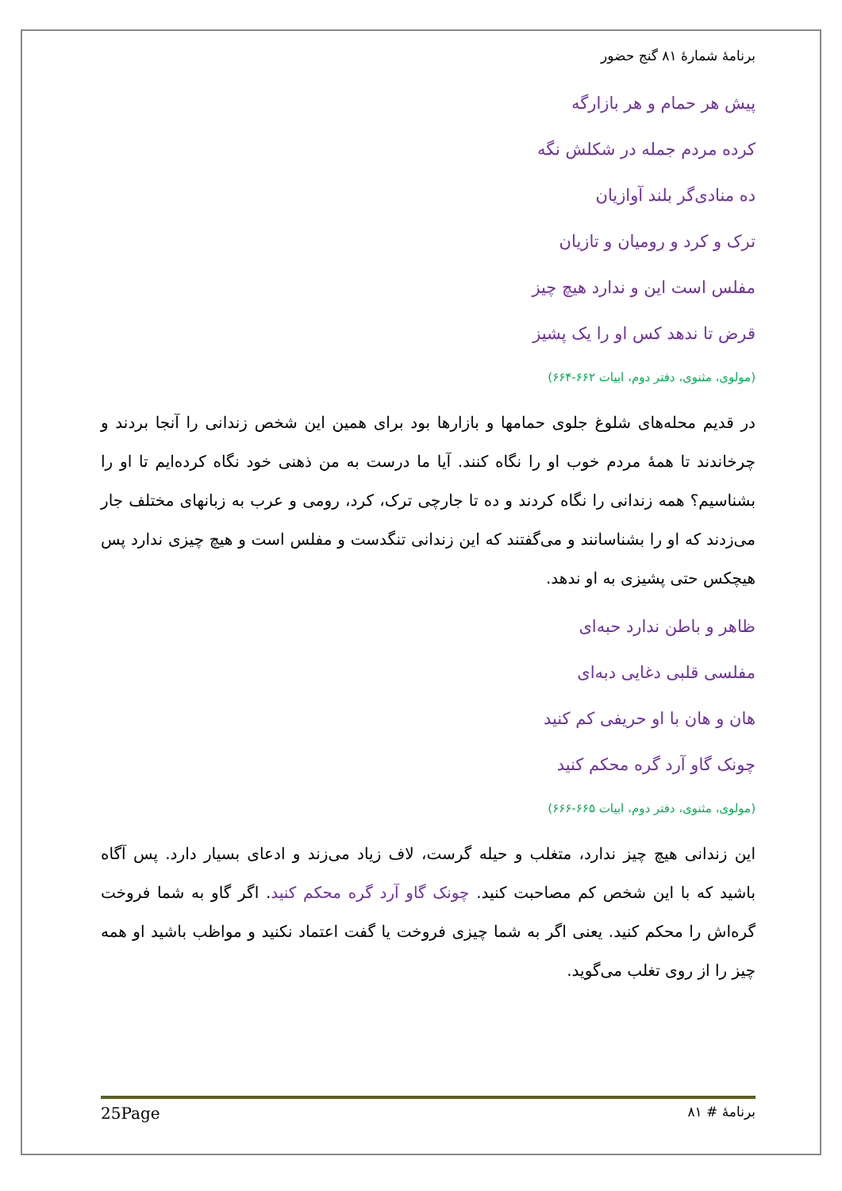برنامهٔ شمارهٔ ۸۱ گنج حضور
پیش هر حمام و هر بازارگه
کرده مردم جمله در شکلش نگه
ده منادی‌گر بلند آوازیان
ترک و کرد و رومیان و تازیان
مفلس است این و ندارد هیچ چیز
قرض تا ندهد کس او را یک پشیز
(مولوی، مثنوی، دفتر دوم، ابیات ۶۶۲-۶۶۴)
در قدیم محله‌های شلوغ جلوی حمامها و بازارها بود برای همین این شخص زندانی را آنجا بردند و چرخاندند تا همهٔ مردم خوب او را نگاه کنند. آیا ما درست به من ذهنی خود نگاه کرده‌ایم تا او را بشناسیم؟ همه زندانی را نگاه کردند و ده تا جارچی ترک، کرد، رومی و عرب به زبانهای مختلف جار می‌زدند که او را بشناسانند و می‌گفتند که این زندانی تنگدست و مفلس است و هیچ چیزی ندارد پس هیچکس حتی پشیزی به او ندهد.
ظاهر و باطن ندارد حبه‌ای
مفلسی قلبی دغایی دبه‌ای
هان و هان با او حریفی کم کنید
چونک گاو آرد گره محکم کنید
(مولوی، مثنوی، دفتر دوم، ابیات ۶۶۵-۶۶۶)
این زندانی هیچ چیز ندارد، متغلب و حیله گرست، لاف زیاد می‌زند و ادعای بسیار دارد. پس آگاه باشید که با این شخص کم مصاحبت کنید. چونک گاو آرد گره محکم کنید. اگر گاو به شما فروخت گره‌اش را محکم کنید. یعنی اگر به شما چیزی فروخت یا گفت اعتماد نکنید و مواظب باشید او همه چیز را از روی تغلب می‌گوید.
برنامهٔ # ۸۱ 25Page